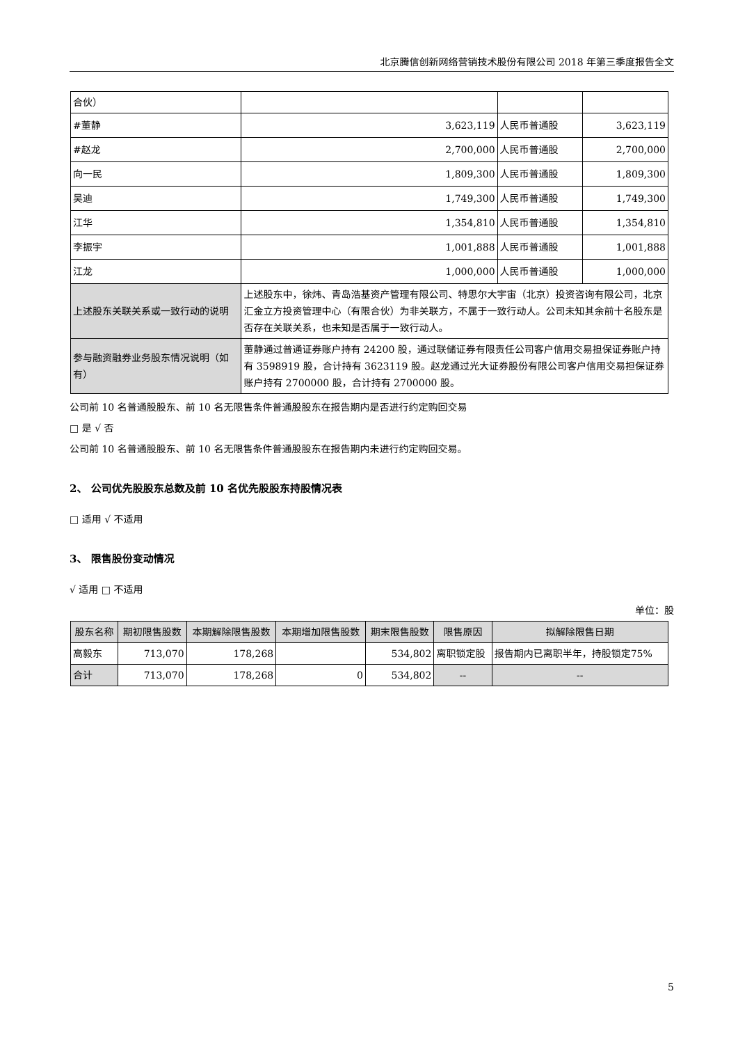北京腾信创新网络营销技术股份有限公司 2018 年第三季度报告全文
| 合伙） | | | |
| #董静 | 3,623,119 | 人民币普通股 | 3,623,119 |
| #赵龙 | 2,700,000 | 人民币普通股 | 2,700,000 |
| 向一民 | 1,809,300 | 人民币普通股 | 1,809,300 |
| 吴迪 | 1,749,300 | 人民币普通股 | 1,749,300 |
| 江华 | 1,354,810 | 人民币普通股 | 1,354,810 |
| 李振宇 | 1,001,888 | 人民币普通股 | 1,001,888 |
| 江龙 | 1,000,000 | 人民币普通股 | 1,000,000 |
| 上述股东关联关系或一致行动的说明 | 上述股东中，徐炜、青岛浩基资产管理有限公司、特思尔大宇宙（北京）投资咨询有限公司，北京汇金立方投资管理中心（有限合伙）为非关联方，不属于一致行动人。公司未知其余前十名股东是否存在关联关系，也未知是否属于一致行动人。 | | |
| 参与融资融券业务股东情况说明（如有） | 董静通过普通证券账户持有 24200 股，通过联储证券有限责任公司客户信用交易担保证券账户持有 3598919 股，合计持有 3623119 股。赵龙通过光大证券股份有限公司客户信用交易担保证券账户持有 2700000 股，合计持有 2700000 股。 | | |
公司前 10 名普通股股东、前 10 名无限售条件普通股股东在报告期内是否进行约定购回交易
□ 是 √ 否
公司前 10 名普通股股东、前 10 名无限售条件普通股股东在报告期内未进行约定购回交易。
2、 公司优先股股东总数及前 10 名优先股股东持股情况表
□ 适用 √ 不适用
3、 限售股份变动情况
√ 适用 □ 不适用
单位：股
| 股东名称 | 期初限售股数 | 本期解除限售股数 | 本期增加限售股数 | 期末限售股数 | 限售原因 | 拟解除限售日期 |
| --- | --- | --- | --- | --- | --- | --- |
| 高毅东 | 713,070 | 178,268 | | 534,802 | 离职锁定股 | 报告期内已离职半年，持股锁定75% |
| 合计 | 713,070 | 178,268 | 0 | 534,802 | -- | -- |
5